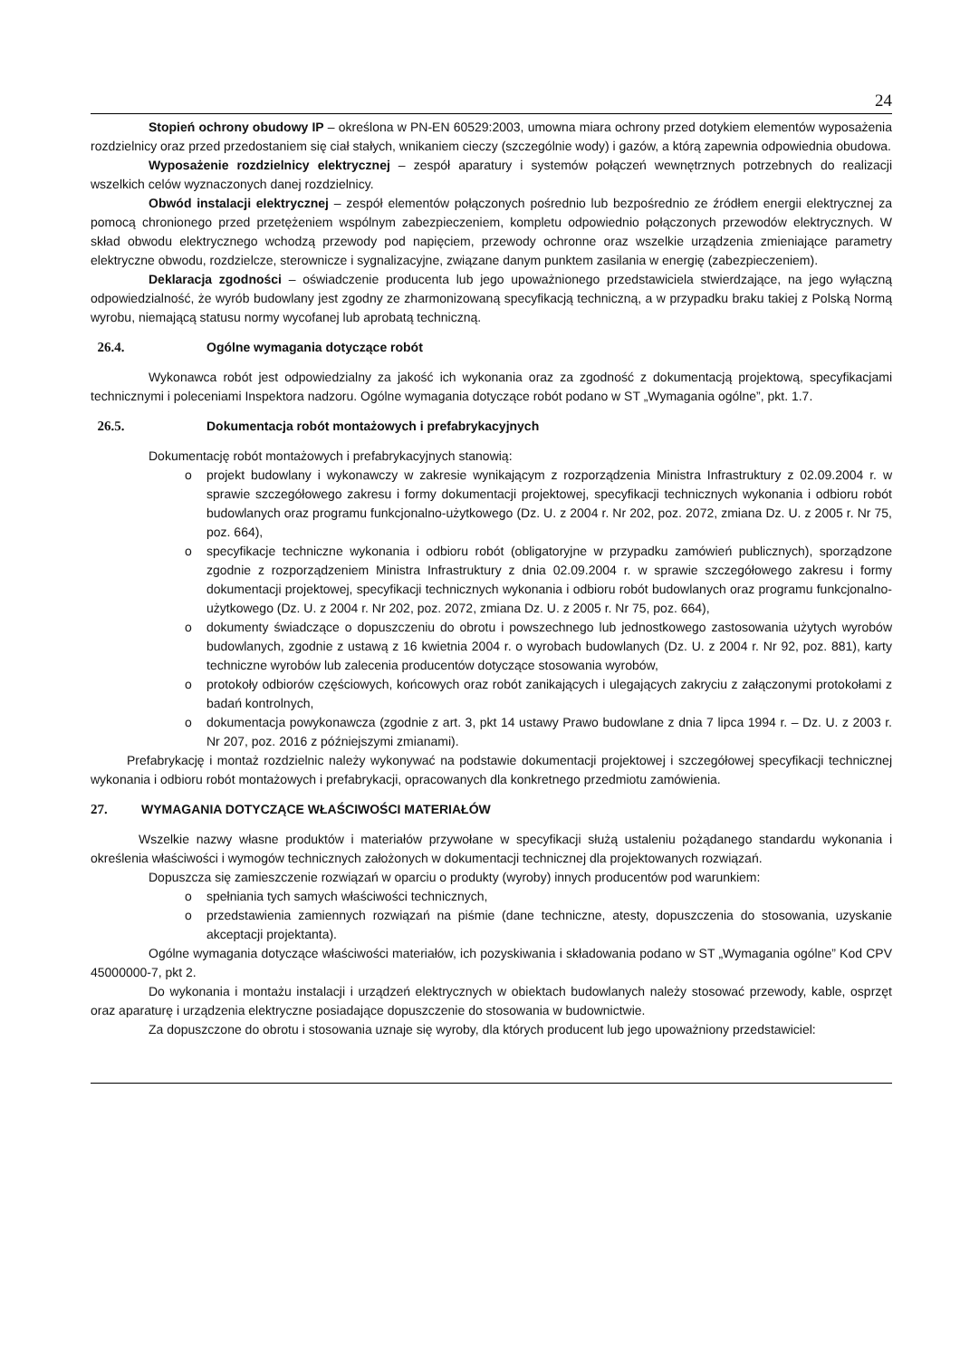24
Stopień ochrony obudowy IP – określona w PN-EN 60529:2003, umowna miara ochrony przed dotykiem elementów wyposażenia rozdzielnicy oraz przed przedostaniem się ciał stałych, wnikaniem cieczy (szczególnie wody) i gazów, a którą zapewnia odpowiednia obudowa.
Wyposażenie rozdzielnicy elektrycznej – zespół aparatury i systemów połączeń wewnętrznych potrzebnych do realizacji wszelkich celów wyznaczonych danej rozdzielnicy.
Obwód instalacji elektrycznej – zespół elementów połączonych pośrednio lub bezpośrednio ze źródłem energii elektrycznej za pomocą chronionego przed przetężeniem wspólnym zabezpieczeniem, kompletu odpowiednio połączonych przewodów elektrycznych. W skład obwodu elektrycznego wchodzą przewody pod napięciem, przewody ochronne oraz wszelkie urządzenia zmieniające parametry elektryczne obwodu, rozdzielcze, sterownicze i sygnalizacyjne, związane danym punktem zasilania w energię (zabezpieczeniem).
Deklaracja zgodności – oświadczenie producenta lub jego upoważnionego przedstawiciela stwierdzające, na jego wyłączną odpowiedzialność, że wyrób budowlany jest zgodny ze zharmonizowaną specyfikacją techniczną, a w przypadku braku takiej z Polską Normą wyrobu, niemającą statusu normy wycofanej lub aprobatą techniczną.
26.4. Ogólne wymagania dotyczące robót
Wykonawca robót jest odpowiedzialny za jakość ich wykonania oraz za zgodność z dokumentacją projektową, specyfikacjami technicznymi i poleceniami Inspektora nadzoru. Ogólne wymagania dotyczące robót podano w ST „Wymagania ogólne”, pkt. 1.7.
26.5. Dokumentacja robót montażowych i prefabrykacyjnych
Dokumentację robót montażowych i prefabrykacyjnych stanowią:
o projekt budowlany i wykonawczy w zakresie wynikającym z rozporządzenia Ministra Infrastruktury z 02.09.2004 r. w sprawie szczegółowego zakresu i formy dokumentacji projektowej, specyfikacji technicznych wykonania i odbioru robót budowlanych oraz programu funkcjonalno-użytkowego (Dz. U. z 2004 r. Nr 202, poz. 2072, zmiana Dz. U. z 2005 r. Nr 75, poz. 664),
o specyfikacje techniczne wykonania i odbioru robót (obligatoryjne w przypadku zamówień publicznych), sporządzone zgodnie z rozporządzeniem Ministra Infrastruktury z dnia 02.09.2004 r. w sprawie szczegółowego zakresu i formy dokumentacji projektowej, specyfikacji technicznych wykonania i odbioru robót budowlanych oraz programu funkcjonalno-użytkowego (Dz. U. z 2004 r. Nr 202, poz. 2072, zmiana Dz. U. z 2005 r. Nr 75, poz. 664),
o dokumenty świadczące o dopuszczeniu do obrotu i powszechnego lub jednostkowego zastosowania użytych wyrobów budowlanych, zgodnie z ustawą z 16 kwietnia 2004 r. o wyrobach budowlanych (Dz. U. z 2004 r. Nr 92, poz. 881), karty techniczne wyrobów lub zalecenia producentów dotyczące stosowania wyrobów,
o protokoły odbiorów częściowych, końcowych oraz robót zanikających i ulegających zakryciu z załączonymi protokołami z badań kontrolnych,
o dokumentacja powykonawcza (zgodnie z art. 3, pkt 14 ustawy Prawo budowlane z dnia 7 lipca 1994 r. – Dz. U. z 2003 r. Nr 207, poz. 2016 z późniejszymi zmianami).
Prefabrykację i montaż rozdzielnic należy wykonywać na podstawie dokumentacji projektowej i szczegółowej specyfikacji technicznej wykonania i odbioru robót montażowych i prefabrykacji, opracowanych dla konkretnego przedmiotu zamówienia.
27. WYMAGANIA DOTYCZĄCE WŁAŚCIWOŚCI MATERIAŁÓW
Wszelkie nazwy własne produktów i materiałów przywołane w specyfikacji służą ustaleniu pożądanego standardu wykonania i określenia właściwości i wymogów technicznych założonych w dokumentacji technicznej dla projektowanych rozwiązań.
Dopuszcza się zamieszczenie rozwiązań w oparciu o produkty (wyroby) innych producentów pod warunkiem:
o spełniania tych samych właściwości technicznych,
o przedstawienia zamiennych rozwiązań na piśmie (dane techniczne, atesty, dopuszczenia do stosowania, uzyskanie akceptacji projektanta).
Ogólne wymagania dotyczące właściwości materiałów, ich pozyskiwania i składowania podano w ST „Wymagania ogólne” Kod CPV 45000000-7, pkt 2.
Do wykonania i montażu instalacji i urządzeń elektrycznych w obiektach budowlanych należy stosować przewody, kable, osprzęt oraz aparaturę i urządzenia elektryczne posiadające dopuszczenie do stosowania w budownictwie.
Za dopuszczone do obrotu i stosowania uznaje się wyroby, dla których producent lub jego upoważniony przedstawiciel: